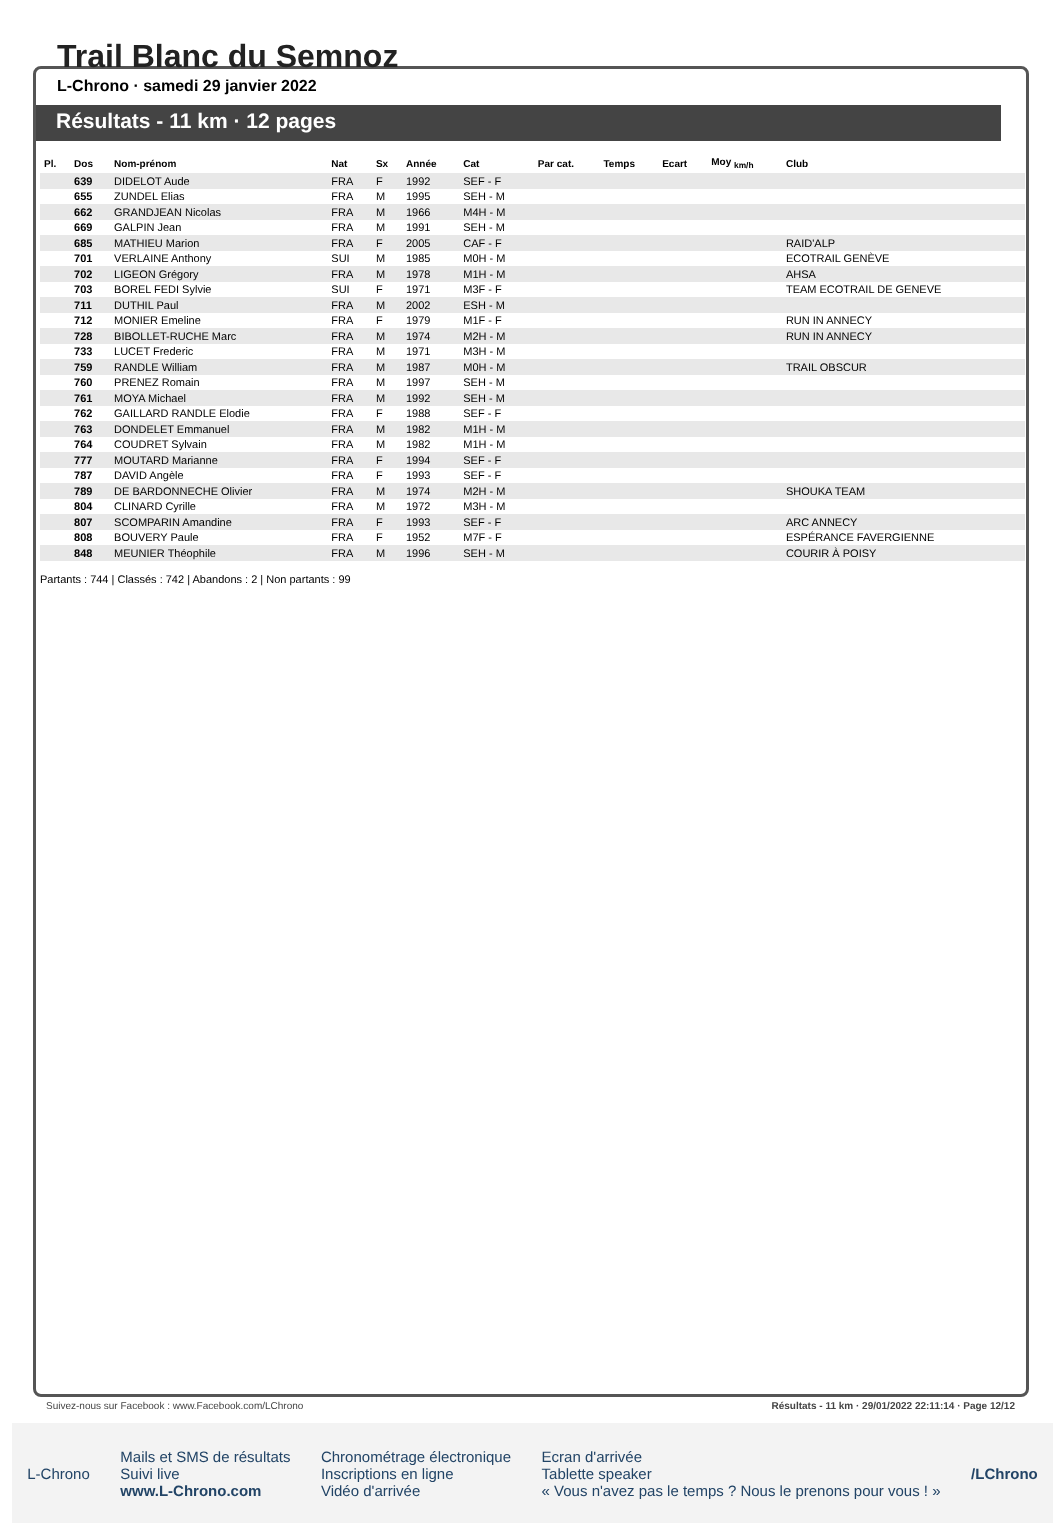Trail Blanc du Semnoz
L-Chrono · samedi 29 janvier 2022
Résultats - 11 km · 12 pages
| Pl. | Dos | Nom-prénom | Nat | Sx | Année | Cat | Par cat. | Temps | Ecart | Moy <sub>km/h</sub> | Club |
| --- | --- | --- | --- | --- | --- | --- | --- | --- | --- | --- | --- |
| | 639 | DIDELOT Aude | FRA | F | 1992 | SEF - F | | | | | |
| | 655 | ZUNDEL Elias | FRA | M | 1995 | SEH - M | | | | | |
| | 662 | GRANDJEAN Nicolas | FRA | M | 1966 | M4H - M | | | | | |
| | 669 | GALPIN Jean | FRA | M | 1991 | SEH - M | | | | | |
| | 685 | MATHIEU Marion | FRA | F | 2005 | CAF - F | | | | | RAID'ALP |
| | 701 | VERLAINE Anthony | SUI | M | 1985 | M0H - M | | | | | ECOTRAIL GENÈVE |
| | 702 | LIGEON Grégory | FRA | M | 1978 | M1H - M | | | | | AHSA |
| | 703 | BOREL FEDI Sylvie | SUI | F | 1971 | M3F - F | | | | | TEAM ECOTRAIL DE GENEVE |
| | 711 | DUTHIL Paul | FRA | M | 2002 | ESH - M | | | | | |
| | 712 | MONIER Emeline | FRA | F | 1979 | M1F - F | | | | | RUN IN ANNECY |
| | 728 | BIBOLLET-RUCHE Marc | FRA | M | 1974 | M2H - M | | | | | RUN IN ANNECY |
| | 733 | LUCET Frederic | FRA | M | 1971 | M3H - M | | | | | |
| | 759 | RANDLE William | FRA | M | 1987 | M0H - M | | | | | TRAIL OBSCUR |
| | 760 | PRENEZ Romain | FRA | M | 1997 | SEH - M | | | | | |
| | 761 | MOYA Michael | FRA | M | 1992 | SEH - M | | | | | |
| | 762 | GAILLARD RANDLE Elodie | FRA | F | 1988 | SEF - F | | | | | |
| | 763 | DONDELET Emmanuel | FRA | M | 1982 | M1H - M | | | | | |
| | 764 | COUDRET Sylvain | FRA | M | 1982 | M1H - M | | | | | |
| | 777 | MOUTARD Marianne | FRA | F | 1994 | SEF - F | | | | | |
| | 787 | DAVID Angèle | FRA | F | 1993 | SEF - F | | | | | |
| | 789 | DE BARDONNECHE Olivier | FRA | M | 1974 | M2H - M | | | | | SHOUKA TEAM |
| | 804 | CLINARD Cyrille | FRA | M | 1972 | M3H - M | | | | | |
| | 807 | SCOMPARIN Amandine | FRA | F | 1993 | SEF - F | | | | | ARC ANNECY |
| | 808 | BOUVERY Paule | FRA | F | 1952 | M7F - F | | | | | ESPÉRANCE FAVERGIENNE |
| | 848 | MEUNIER Théophile | FRA | M | 1996 | SEH - M | | | | | COURIR À POISY |
Partants : 744 | Classés : 742 | Abandons : 2 | Non partants : 99
Suivez-nous sur Facebook : www.Facebook.com/LChrono Résultats - 11 km · 29/01/2022 22:11:14 · Page 12/12
L-Chrono Mails et SMS de résultats
Suivi live
www.L-Chrono.com Chronométrage électronique
Inscriptions en ligne
Vidéo d'arrivée Ecran d'arrivée
Tablette speaker
« Vous n'avez pas le temps ? Nous le prenons pour vous ! » /LChrono